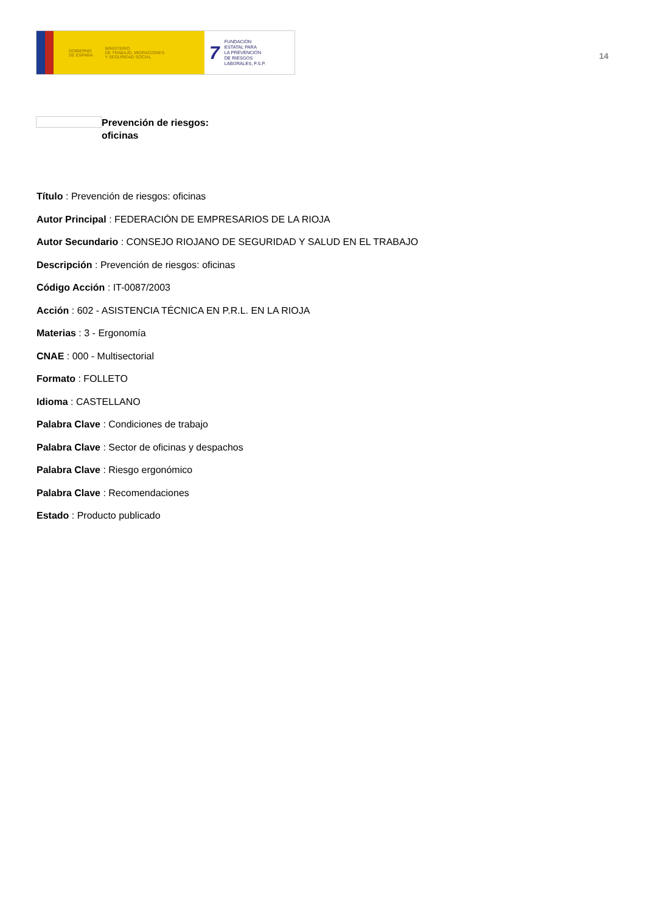GOBIERNO
DE ESPAÑA MINISTERIO
DE TRABAJO, MIGRACIONES
Y SEGURIDAD SOCIAL
7 FUNDACIÓN
ESTATAL PARA
LA PREVENCIÓN
DE RIESGOS
LABORALES, F.S.P.
14
Prevención de riesgos:
oficinas
Título : Prevención de riesgos: oficinas
Autor Principal : FEDERACIÓN DE EMPRESARIOS DE LA RIOJA
Autor Secundario : CONSEJO RIOJANO DE SEGURIDAD Y SALUD EN EL TRABAJO
Descripción : Prevención de riesgos: oficinas
Código Acción : IT-0087/2003
Acción : 602 - ASISTENCIA TÉCNICA EN P.R.L. EN LA RIOJA
Materias : 3 - Ergonomía
CNAE : 000 - Multisectorial
Formato : FOLLETO
Idioma : CASTELLANO
Palabra Clave : Condiciones de trabajo
Palabra Clave : Sector de oficinas y despachos
Palabra Clave : Riesgo ergonómico
Palabra Clave : Recomendaciones
Estado : Producto publicado